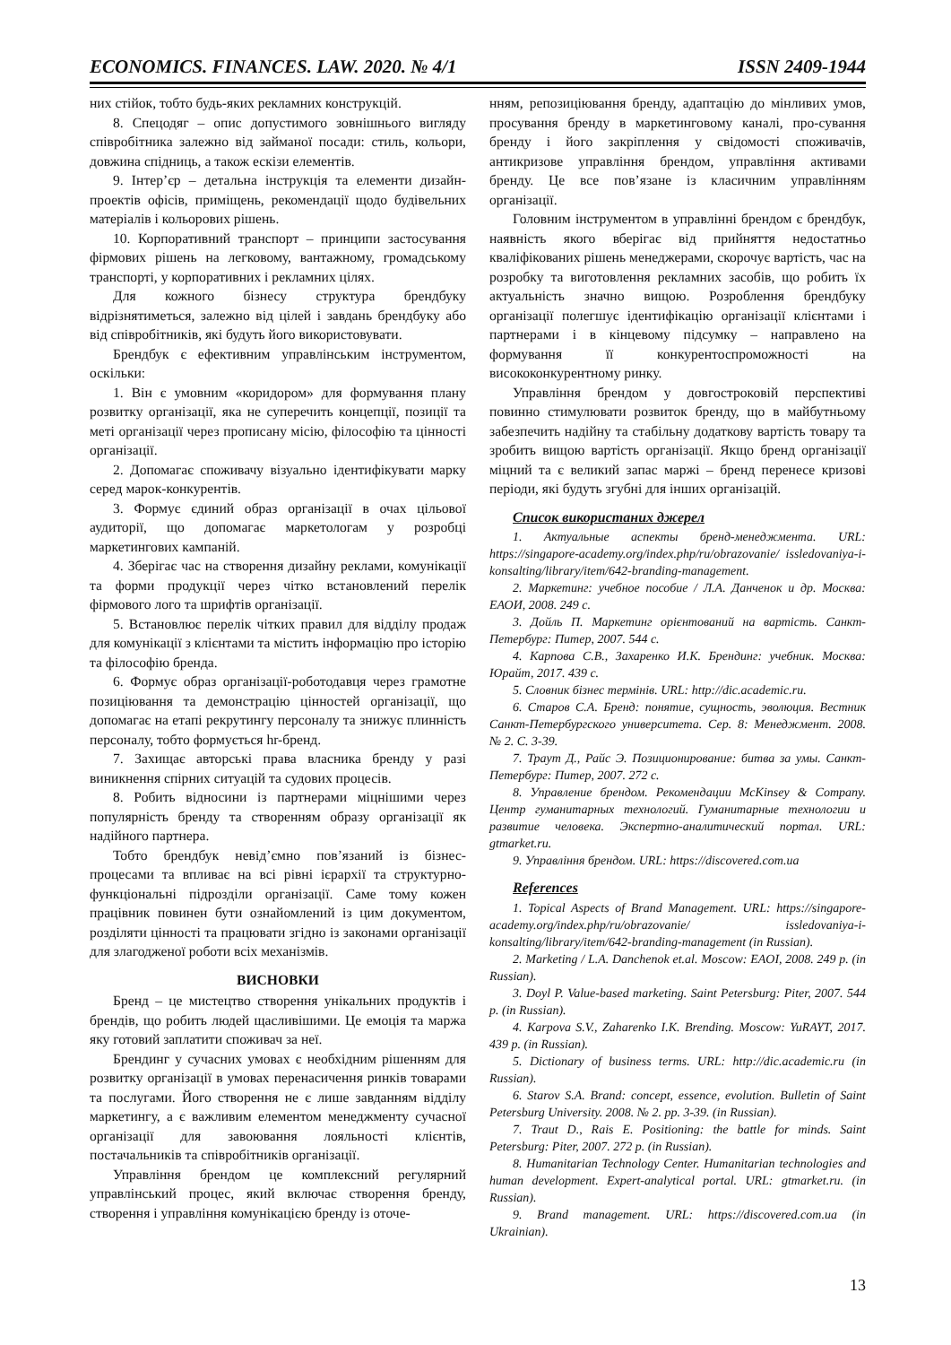ECONOMICS. FINANCES. LAW. 2020. № 4/1 ISSN 2409-1944
них стійок, тобто будь-яких рекламних конструкцій.
8. Спецодяг – опис допустимого зовнішнього вигляду співробітника залежно від займаної посади: стиль, кольори, довжина спідниць, а також ескізи елементів.
9. Інтер’єр – детальна інструкція та елементи дизайн-проектів офісів, приміщень, рекомендації щодо будівельних матеріалів і кольорових рішень.
10. Корпоративний транспорт – принципи застосування фірмових рішень на легковому, вантажному, громадському транспорті, у корпоративних і рекламних цілях.
Для кожного бізнесу структура брендбуку відрізнятиметься, залежно від цілей і завдань брендбуку або від співробітників, які будуть його використовувати.
Брендбук є ефективним управлінським інструментом, оскільки:
1. Він є умовним «коридором» для формування плану розвитку організації, яка не суперечить концепції, позиції та меті організації через прописану місію, філософію та цінності організації.
2. Допомагає споживачу візуально ідентифікувати марку серед марок-конкурентів.
3. Формує єдиний образ організації в очах цільової аудиторії, що допомагає маркетологам у розробці маркетингових кампаній.
4. Зберігає час на створення дизайну реклами, комунікації та форми продукції через чітко встановлений перелік фірмового лого та шрифтів організації.
5. Встановлює перелік чітких правил для відділу продаж для комунікації з клієнтами та містить інформацію про історію та філософію бренда.
6. Формує образ організації-роботодавця через грамотне позиціювання та демонстрацію цінностей організації, що допомагає на етапі рекрутингу персоналу та знижує плинність персоналу, тобто формується hr-бренд.
7. Захищає авторські права власника бренду у разі виникнення спірних ситуацій та судових процесів.
8. Робить відносини із партнерами міцнішими через популярність бренду та створенням образу організації як надійного партнера.
Тобто брендбук невід’ємно пов’язаний із бізнес-процесами та впливає на всі рівні ієрархії та структурно-функціональні підрозділи організації. Саме тому кожен працівник повинен бути ознайомлений із цим документом, розділяти цінності та працювати згідно із законами організації для злагодженої роботи всіх механізмів.
ВИСНОВКИ
Бренд – це мистецтво створення унікальних продуктів і брендів, що робить людей щасливішими. Це емоція та маржа яку готовий заплатити споживач за неї.
Брендинг у сучасних умовах є необхідним рішенням для розвитку організації в умовах перенасичення ринків товарами та послугами. Його створення не є лише завданням відділу маркетингу, а є важливим елементом менеджменту сучасної організації для завоювання лояльності клієнтів, постачальників та співробітників організації.
Управління брендом це комплексний регулярний управлінський процес, який включає створення бренду, створення і управління комунікацією бренду із оточе-
нням, репозиціювання бренду, адаптацію до мінливих умов, просування бренду в маркетинговому каналі, про-сування бренду і його закріплення у свідомості споживачів, антикризове управління брендом, управління активами бренду. Це все пов’язане із класичним управлінням організації.
Головним інструментом в управлінні брендом є брендбук, наявність якого вберігає від прийняття недостатньо кваліфікованих рішень менеджерами, скорочує вартість, час на розробку та виготовлення рекламних засобів, що робить їх актуальність значно вищою. Розроблення брендбуку організації полегшує ідентифікацію організації клієнтами і партнерами і в кінцевому підсумку – направлено на формування її конкурентоспроможності на висококонкурентному ринку.
Управління брендом у довгостроковій перспективі повинно стимулювати розвиток бренду, що в майбутньому забезпечить надійну та стабільну додаткову вартість товару та зробить вищою вартість організації. Якщо бренд організації міцний та є великий запас маржі – бренд перенесе кризові періоди, які будуть згубні для інших організацій.
Список використаних джерел
1. Актуальные аспекты бренд-менеджмента. URL: https://singapore-academy.org/index.php/ru/obrazovanie/ issledovaniya-i-konsalting/library/item/642-branding-management.
2. Маркетинг: учебное пособие / Л.А. Данченок и др. Москва: ЕАОИ, 2008. 249 с.
3. Дойль П. Маркетинг орієнтований на вартість. Санкт-Петербург: Питер, 2007. 544 с.
4. Карпова С.В., Захаренко И.К. Брендинг: учебник. Москва: Юрайт, 2017. 439 с.
5. Словник бізнес термінів. URL: http://dic.academic.ru.
6. Старов С.А. Бренд: понятие, сущность, эволюция. Вестник Санкт-Петербургского университета. Сер. 8: Менеджмент. 2008. № 2. С. 3-39.
7. Траут Д., Райс Э. Позиционирование: битва за умы. Санкт-Петербург: Питер, 2007. 272 с.
8. Управление брендом. Рекомендации McKinsey & Company. Центр гуманитарных технологий. Гуманитарные технологии и развитие человека. Экспертно-аналитический портал. URL: gtmarket.ru.
9. Управління брендом. URL: https://discovered.com.ua
References
1. Topical Aspects of Brand Management. URL: https://singapore-academy.org/index.php/ru/obrazovanie/ issledovaniya-i-konsalting/library/item/642-branding-management (in Russian).
2. Marketing / L.A. Danchenok et.al. Moscow: EAOI, 2008. 249 p. (in Russian).
3. Doyl P. Value-based marketing. Saint Petersburg: Piter, 2007. 544 p. (in Russian).
4. Karpova S.V., Zaharenko I.K. Brending. Moscow: YuRAYT, 2017. 439 p. (in Russian).
5. Dictionary of business terms. URL: http://dic.academic.ru (in Russian).
6. Starov S.A. Brand: concept, essence, evolution. Bulletin of Saint Petersburg University. 2008. № 2. pp. 3-39. (in Russian).
7. Traut D., Rais E. Positioning: the battle for minds. Saint Petersburg: Piter, 2007. 272 p. (in Russian).
8. Humanitarian Technology Center. Humanitarian technologies and human development. Expert-analytical portal. URL: gtmarket.ru. (in Russian).
9. Brand management. URL: https://discovered.com.ua (in Ukrainian).
13